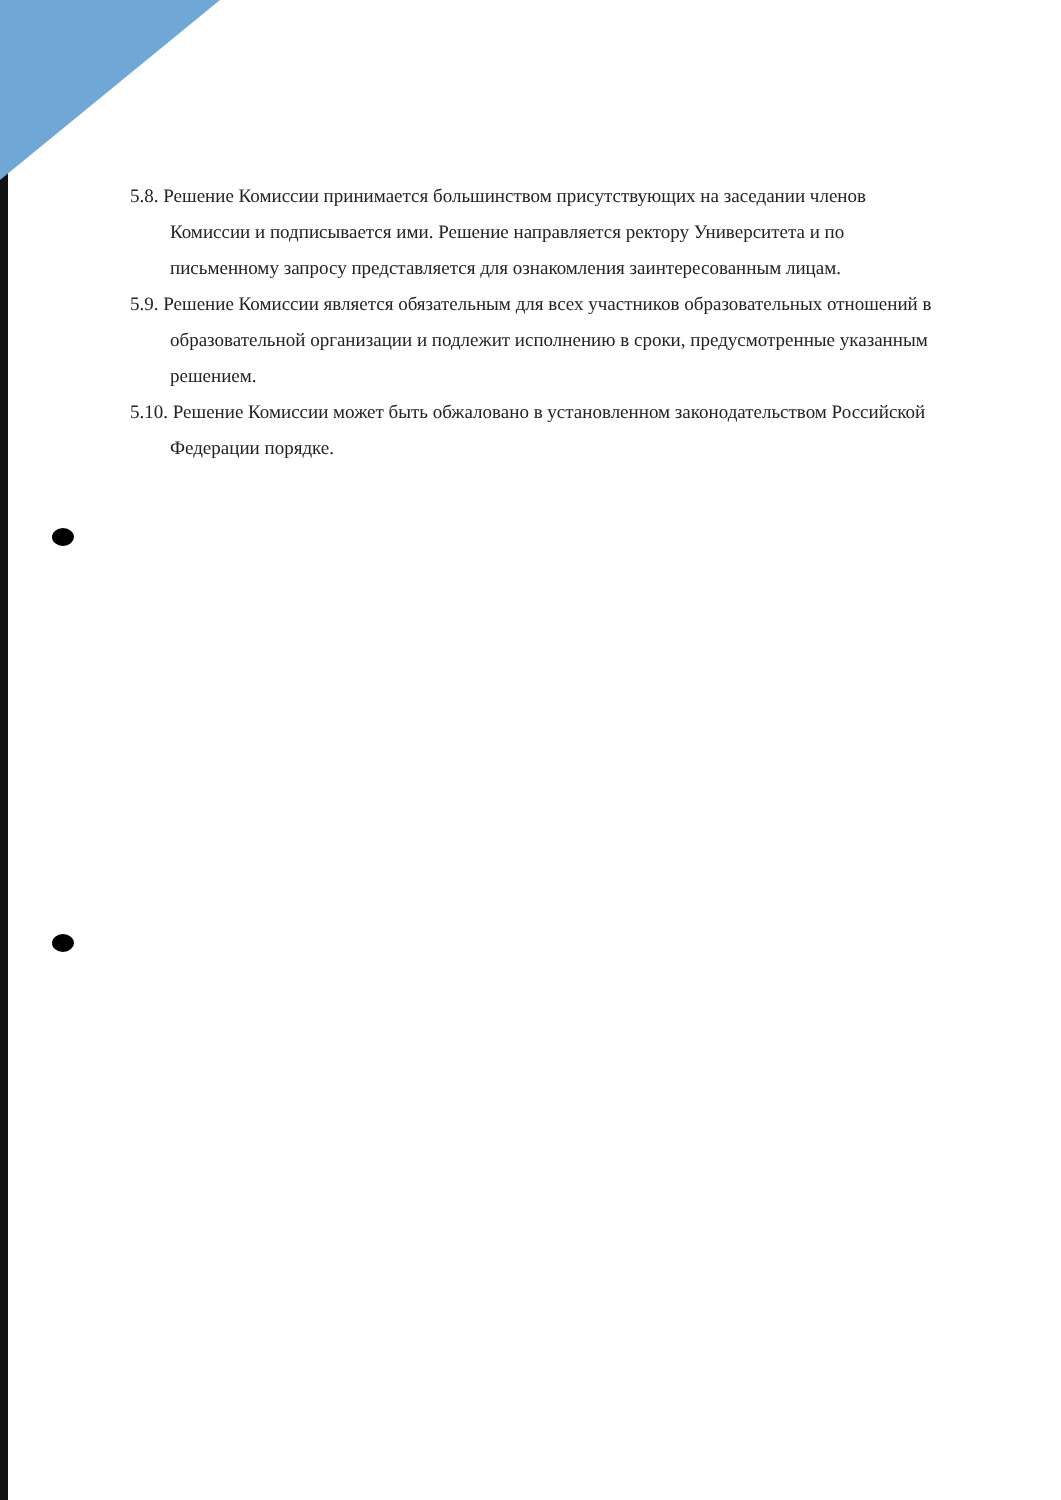5.8. Решение Комиссии принимается большинством присутствующих на заседании членов Комиссии и подписывается ими. Решение направляется ректору Университета и по письменному запросу представляется для ознакомления заинтересованным лицам.
5.9. Решение Комиссии является обязательным для всех участников образовательных отношений в образовательной организации и подлежит исполнению в сроки, предусмотренные указанным решением.
5.10. Решение Комиссии может быть обжаловано в установленном законодательством Российской Федерации порядке.